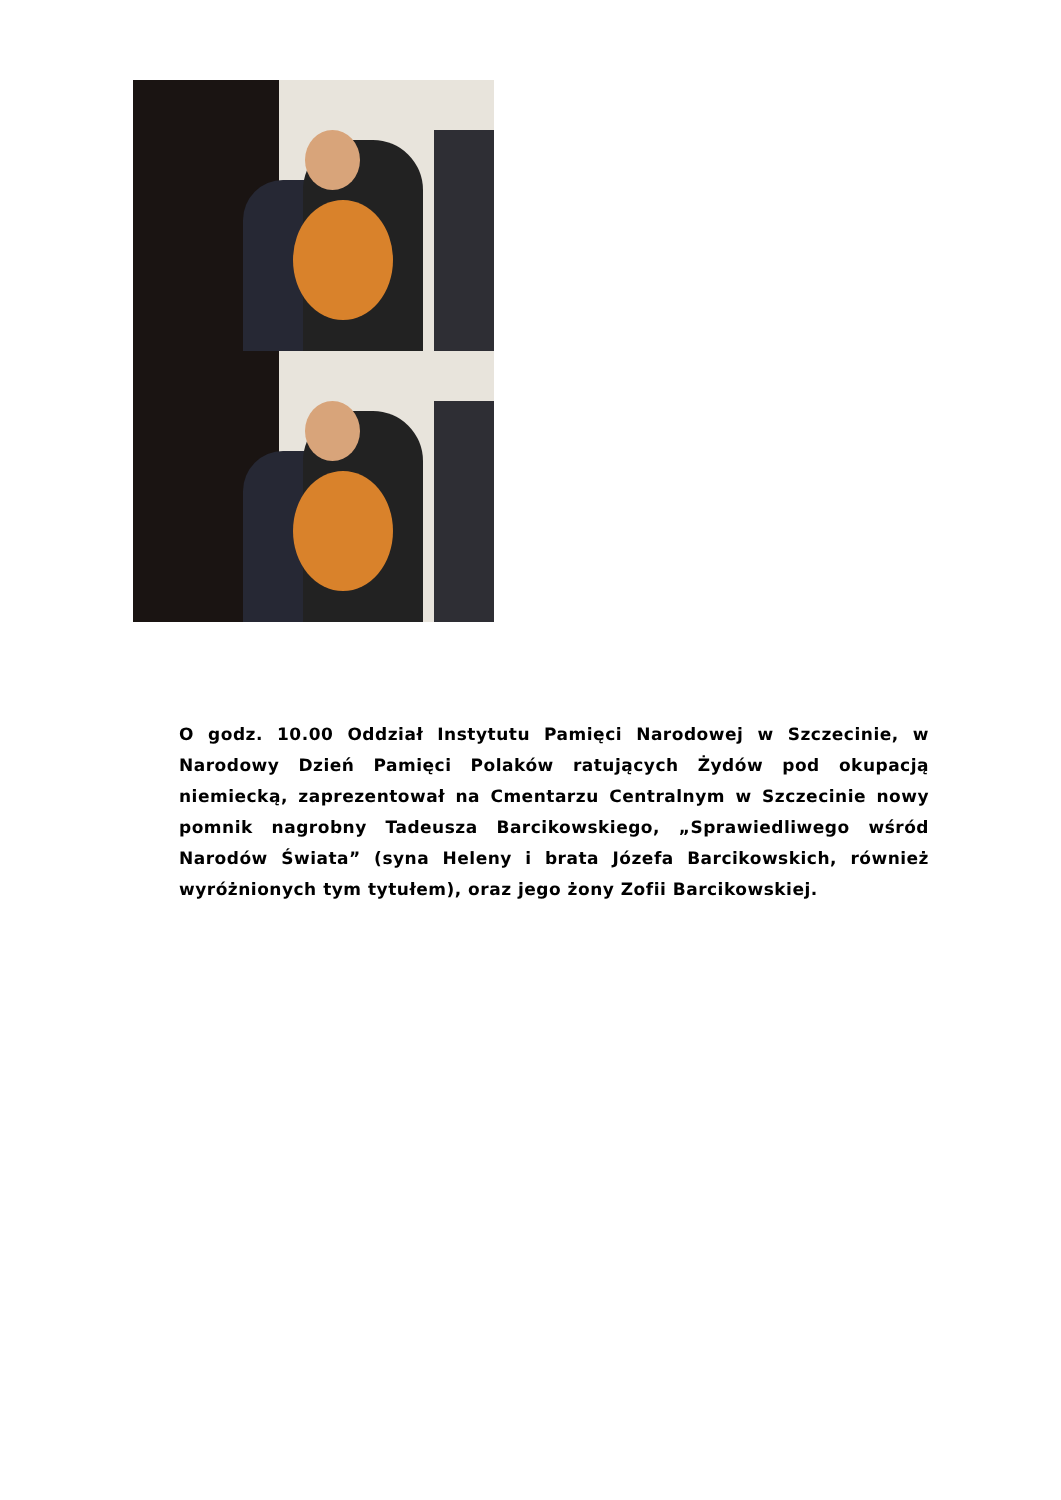O godz. 10.00 Oddział Instytutu Pamięci Narodowej w Szczecinie, w Narodowy Dzień Pamięci Polaków ratujących Żydów pod okupacją niemiecką, zaprezentował na Cmentarzu Centralnym w Szczecinie nowy pomnik nagrobny Tadeusza Barcikowskiego, „Sprawiedliwego wśród Narodów Świata” (syna Heleny i brata Józefa Barcikowskich, również wyróżnionych tym tytułem), oraz jego żony Zofii Barcikowskiej.